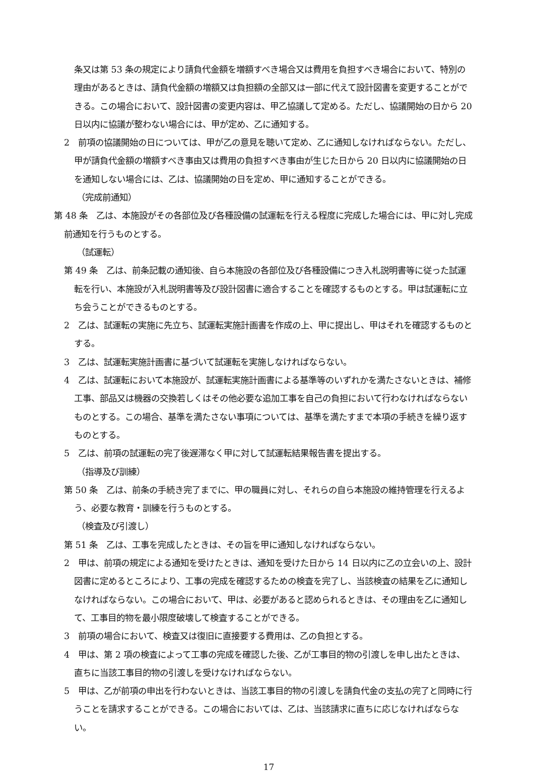条又は第 53 条の規定により請負代金額を増額すべき場合又は費用を負担すべき場合において、特別の理由があるときは、請負代金額の増額又は負担額の全部又は一部に代えて設計図書を変更することができる。この場合において、設計図書の変更内容は、甲乙協議して定める。ただし、協議開始の日から 20 日以内に協議が整わない場合には、甲が定め、乙に通知する。
2　前項の協議開始の日については、甲が乙の意見を聴いて定め、乙に通知しなければならない。ただし、甲が請負代金額の増額すべき事由又は費用の負担すべき事由が生じた日から 20 日以内に協議開始の日を通知しない場合には、乙は、協議開始の日を定め、甲に通知することができる。
（完成前通知）
第 48 条　乙は、本施設がその各部位及び各種設備の試運転を行える程度に完成した場合には、甲に対し完成前通知を行うものとする。
（試運転）
第 49 条　乙は、前条記載の通知後、自ら本施設の各部位及び各種設備につき入札説明書等に従った試運転を行い、本施設が入札説明書等及び設計図書に適合することを確認するものとする。甲は試運転に立ち会うことができるものとする。
2　乙は、試運転の実施に先立ち、試運転実施計画書を作成の上、甲に提出し、甲はそれを確認するものとする。
3　乙は、試運転実施計画書に基づいて試運転を実施しなければならない。
4　乙は、試運転において本施設が、試運転実施計画書による基準等のいずれかを満たさないときは、補修工事、部品又は機器の交換若しくはその他必要な追加工事を自己の負担において行わなければならないものとする。この場合、基準を満たさない事項については、基準を満たすまで本項の手続きを繰り返すものとする。
5　乙は、前項の試運転の完了後遅滞なく甲に対して試運転結果報告書を提出する。
（指導及び訓練）
第 50 条　乙は、前条の手続き完了までに、甲の職員に対し、それらの自ら本施設の維持管理を行えるよう、必要な教育・訓練を行うものとする。
（検査及び引渡し）
第 51 条　乙は、工事を完成したときは、その旨を甲に通知しなければならない。
2　甲は、前項の規定による通知を受けたときは、通知を受けた日から 14 日以内に乙の立会いの上、設計図書に定めるところにより、工事の完成を確認するための検査を完了し、当該検査の結果を乙に通知しなければならない。この場合において、甲は、必要があると認められるときは、その理由を乙に通知して、工事目的物を最小限度破壊して検査することができる。
3　前項の場合において、検査又は復旧に直接要する費用は、乙の負担とする。
4　甲は、第 2 項の検査によって工事の完成を確認した後、乙が工事目的物の引渡しを申し出たときは、直ちに当該工事目的物の引渡しを受けなければならない。
5　甲は、乙が前項の申出を行わないときは、当該工事目的物の引渡しを請負代金の支払の完了と同時に行うことを請求することができる。この場合においては、乙は、当該請求に直ちに応じなければならない。
17